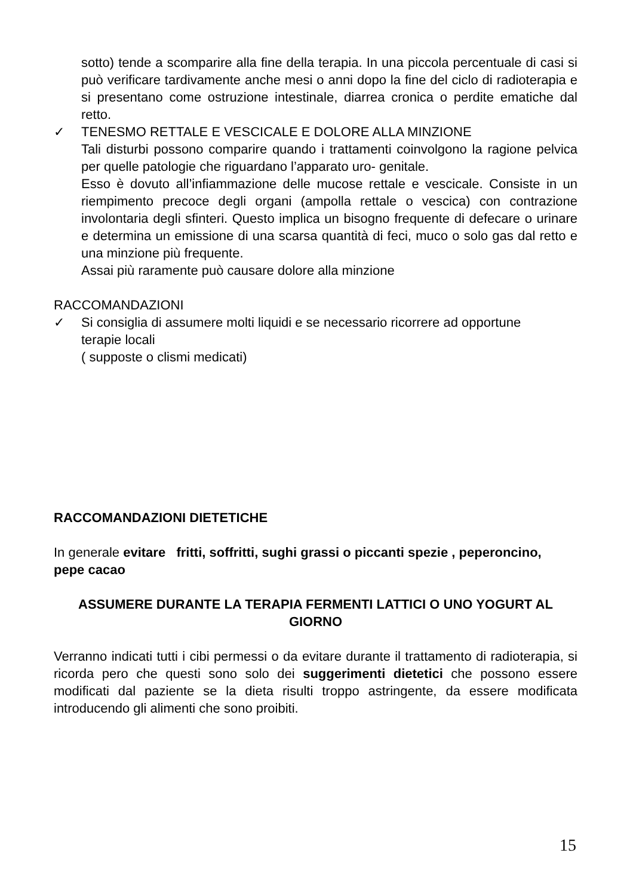sotto) tende a scomparire alla fine della terapia. In una piccola percentuale di casi si può verificare tardivamente anche mesi o anni dopo la fine del ciclo di radioterapia e si presentano come ostruzione intestinale, diarrea cronica o perdite ematiche dal retto.
✓ TENESMO RETTALE E VESCICALE E DOLORE ALLA MINZIONE
Tali disturbi possono comparire quando i trattamenti coinvolgono la ragione pelvica per quelle patologie che riguardano l’apparato uro- genitale.
Esso è dovuto all’infiammazione delle mucose rettale e vescicale. Consiste in un riempimento precoce degli organi (ampolla rettale o vescica) con contrazione involontaria degli sfinteri. Questo implica un bisogno frequente di defecare o urinare e determina un emissione di una scarsa quantità di feci, muco o solo gas dal retto e una minzione più frequente.
Assai più raramente può causare dolore alla minzione
RACCOMANDAZIONI
✓ Si consiglia di assumere molti liquidi e se necessario ricorrere ad opportune terapie locali
( supposte o clismi medicati)
RACCOMANDAZIONI DIETETICHE
In generale evitare fritti, soffritti, sughi grassi o piccanti spezie , peperoncino, pepe cacao
ASSUMERE DURANTE LA TERAPIA FERMENTI LATTICI O UNO YOGURT AL GIORNO
Verranno indicati tutti i cibi permessi o da evitare durante il trattamento di radioterapia, si ricorda pero che questi sono solo dei suggerimenti dietetici che possono essere modificati dal paziente se la dieta risulti troppo astringente, da essere modificata introducendo gli alimenti che sono proibiti.
15